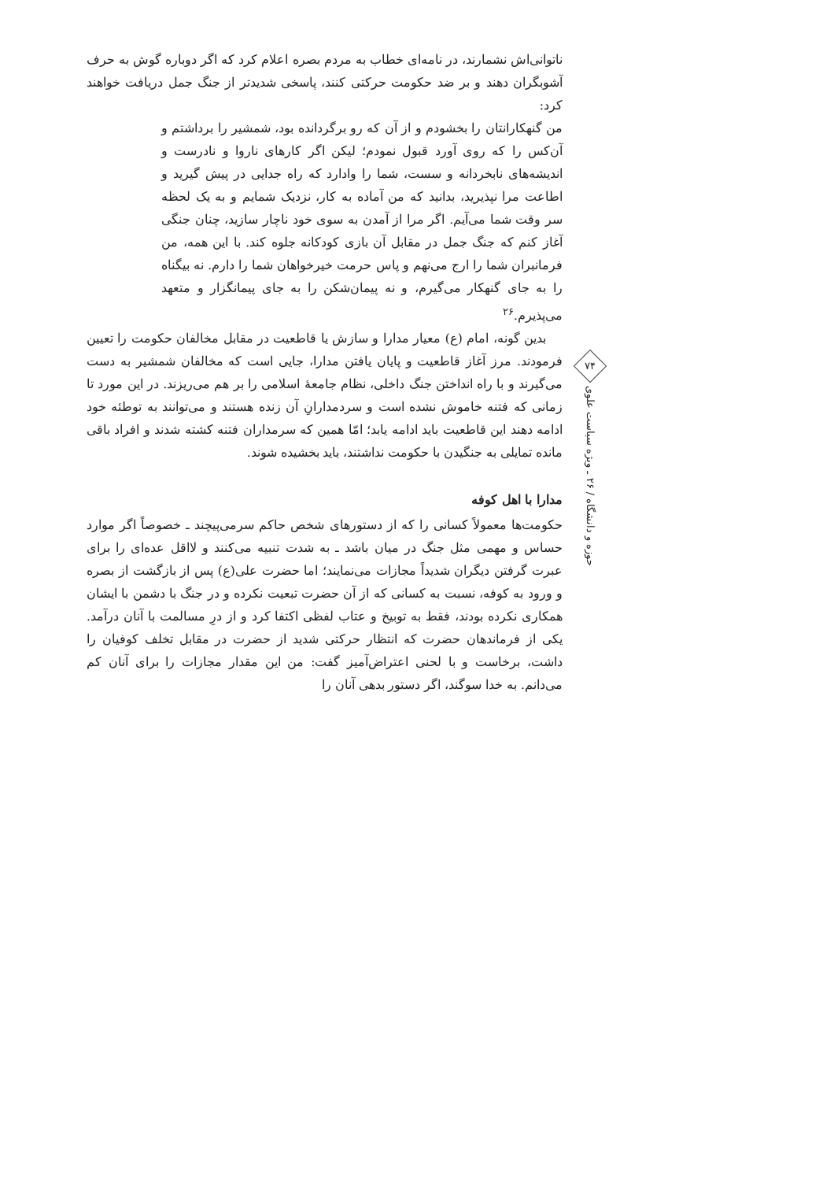ناتوانی‌اش نشمارند، در نامه‌ای خطاب به مردم بصره اعلام کرد که اگر دوباره گوش به حرف آشوبگران دهند و بر ضد حکومت حرکتی کنند، پاسخی شدیدتر از جنگ جمل دریافت خواهند کرد:
من گنهکارانتان را بخشودم و از آن که رو برگردانده بود، شمشیر را برداشتم و آن‌کس را که روی آورد قبول نمودم؛ لیکن اگر کارهای ناروا و نادرست و اندیشه‌های نابخردانه و سست، شما را وادارد که راه جدایی در پیش گیرید و اطاعت مرا نپذیرید، بدانید که من آماده به کار، نزدیک شمایم و به یک لحظه سر وقت شما می‌آیم. اگر مرا از آمدن به سوی خود ناچار سازید، چنان جنگی آغاز کنم که جنگ جمل در مقابل آن بازی کودکانه جلوه کند. با این همه، من فرمانبران شما را ارج می‌نهم و پاس حرمت خیرخواهان شما را دارم. نه بیگناه را به جای گنهکار می‌گیرم، و نه پیمان‌شکن را به جای پیمانگزار و متعهد می‌پذیرم.<sup>۲۶</sup>
بدین گونه، امام (ع) معیار مدارا و سازش یا قاطعیت در مقابل مخالفان حکومت را تعیین فرمودند. مرز آغاز قاطعیت و پایان یافتن مدارا، جایی است که مخالفان شمشیر به دست می‌گیرند و با راه انداختن جنگ داخلی، نظام جامعهٔ اسلامی را بر هم می‌ریزند. در این مورد تا زمانی که فتنه خاموش نشده است و سردمدارانِ آن زنده هستند و می‌توانند به توطئه خود ادامه دهند این قاطعیت باید ادامه یابد؛ امّا همین که سرمداران فتنه کشته شدند و افراد باقی مانده تمایلی به جنگیدن با حکومت نداشتند، باید بخشیده شوند.
مدارا با اهل کوفه
حکومت‌ها معمولاً کسانی را که از دستورهای شخص حاکم سرمی‌پیچند ـ خصوصاً اگر موارد حساس و مهمی مثل جنگ در میان باشد ـ به شدت تنبیه می‌کنند و لااقل عده‌ای را برای عبرت گرفتن دیگران شدیداً مجازات می‌نمایند؛ اما حضرت علی(ع) پس از بازگشت از بصره و ورود به کوفه، نسبت به کسانی که از آن حضرت تبعیت نکرده و در جنگ با دشمن با ایشان همکاری نکرده بودند، فقط به توبیخ و عتاب لفظی اکتفا کرد و از درِ مسالمت با آنان درآمد. یکی از فرماندهان حضرت که انتظار حرکتی شدید از حضرت در مقابل تخلف کوفیان را داشت، برخاست و با لحنی اعتراض‌آمیز گفت: من این مقدار مجازات را برای آنان کم می‌دانم. به خدا سوگند، اگر دستور بدهی آنان را
۷۴
حوزه و دانشگاه / ۲۶ ـ ویژه سیاست علوی